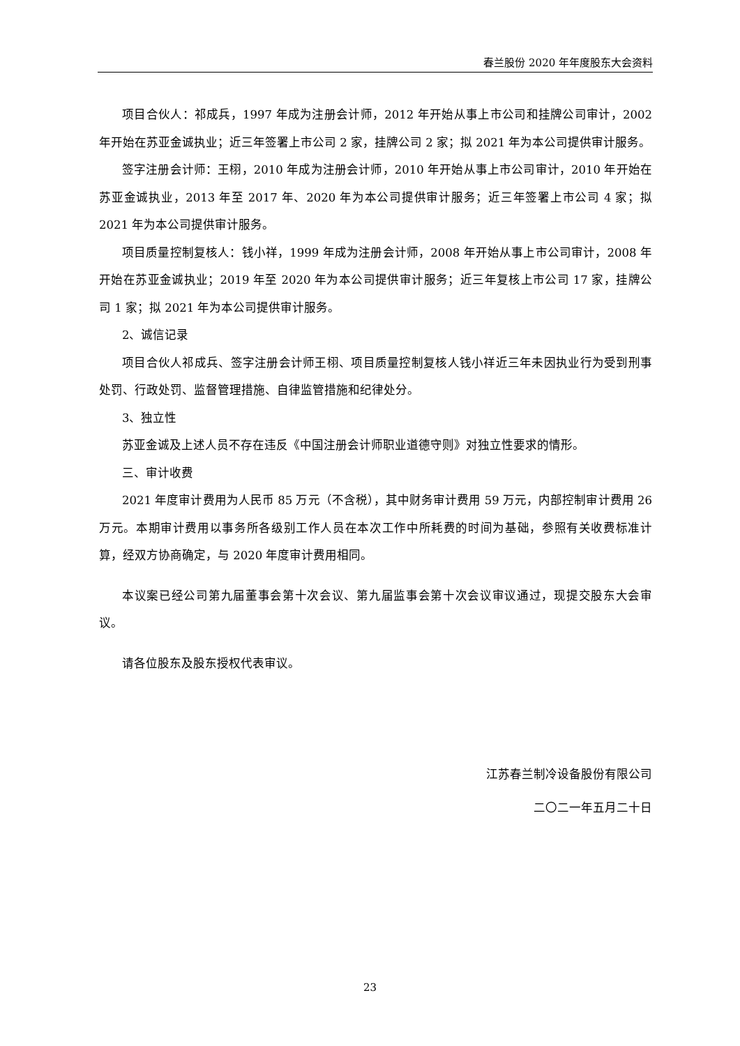春兰股份 2020 年年度股东大会资料
项目合伙人：祁成兵，1997 年成为注册会计师，2012 年开始从事上市公司和挂牌公司审计，2002 年开始在苏亚金诚执业；近三年签署上市公司 2 家，挂牌公司 2 家；拟 2021 年为本公司提供审计服务。
签字注册会计师：王栩，2010 年成为注册会计师，2010 年开始从事上市公司审计，2010 年开始在苏亚金诚执业，2013 年至 2017 年、2020 年为本公司提供审计服务；近三年签署上市公司 4 家；拟 2021 年为本公司提供审计服务。
项目质量控制复核人：钱小祥，1999 年成为注册会计师，2008 年开始从事上市公司审计，2008 年开始在苏亚金诚执业；2019 年至 2020 年为本公司提供审计服务；近三年复核上市公司 17 家，挂牌公司 1 家；拟 2021 年为本公司提供审计服务。
2、诚信记录
项目合伙人祁成兵、签字注册会计师王栩、项目质量控制复核人钱小祥近三年未因执业行为受到刑事处罚、行政处罚、监督管理措施、自律监管措施和纪律处分。
3、独立性
苏亚金诚及上述人员不存在违反《中国注册会计师职业道德守则》对独立性要求的情形。
三、审计收费
2021 年度审计费用为人民币 85 万元（不含税），其中财务审计费用 59 万元，内部控制审计费用 26 万元。本期审计费用以事务所各级别工作人员在本次工作中所耗费的时间为基础，参照有关收费标准计算，经双方协商确定，与 2020 年度审计费用相同。
本议案已经公司第九届董事会第十次会议、第九届监事会第十次会议审议通过，现提交股东大会审议。
请各位股东及股东授权代表审议。
江苏春兰制冷设备股份有限公司
二〇二一年五月二十日
23